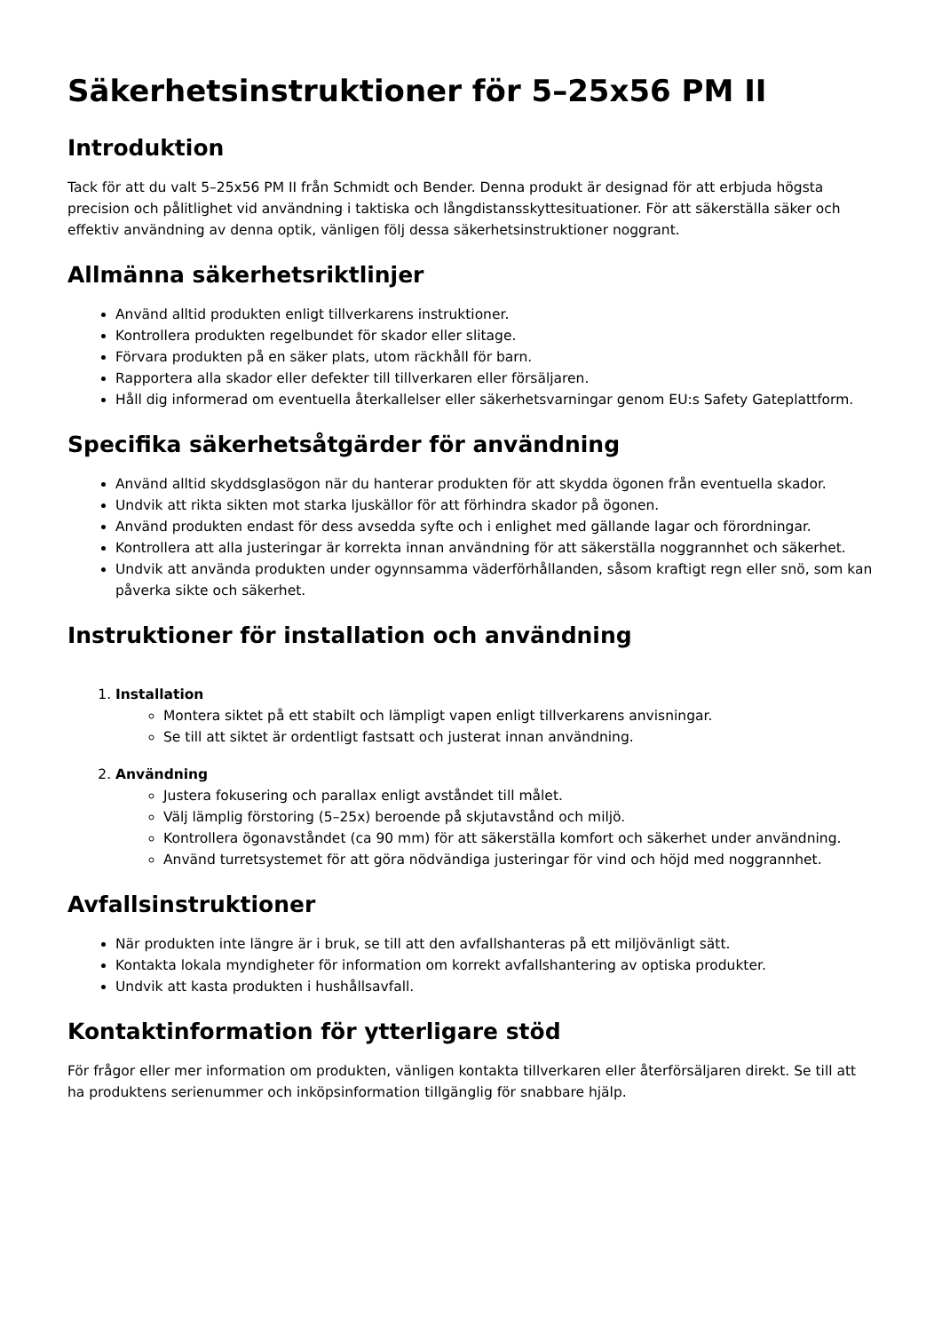Säkerhetsinstruktioner för 5–25x56 PM II
Introduktion
Tack för att du valt 5–25x56 PM II från Schmidt och Bender. Denna produkt är designad för att erbjuda högsta precision och pålitlighet vid användning i taktiska och långdistansskyttesituationer. För att säkerställa säker och effektiv användning av denna optik, vänligen följ dessa säkerhetsinstruktioner noggrant.
Allmänna säkerhetsriktlinjer
Använd alltid produkten enligt tillverkarens instruktioner.
Kontrollera produkten regelbundet för skador eller slitage.
Förvara produkten på en säker plats, utom räckhåll för barn.
Rapportera alla skador eller defekter till tillverkaren eller försäljaren.
Håll dig informerad om eventuella återkallelser eller säkerhetsvarningar genom EU:s Safety Gateplattform.
Specifika säkerhetsåtgärder för användning
Använd alltid skyddsglasögon när du hanterar produkten för att skydda ögonen från eventuella skador.
Undvik att rikta sikten mot starka ljuskällor för att förhindra skador på ögonen.
Använd produkten endast för dess avsedda syfte och i enlighet med gällande lagar och förordningar.
Kontrollera att alla justeringar är korrekta innan användning för att säkerställa noggrannhet och säkerhet.
Undvik att använda produkten under ogynnsamma väderförhållanden, såsom kraftigt regn eller snö, som kan påverka sikte och säkerhet.
Instruktioner för installation och användning
1. Installation
Montera siktet på ett stabilt och lämpligt vapen enligt tillverkarens anvisningar.
Se till att siktet är ordentligt fastsatt och justerat innan användning.
2. Användning
Justera fokusering och parallax enligt avståndet till målet.
Välj lämplig förstoring (5–25x) beroende på skjutavstånd och miljö.
Kontrollera ögonavståndet (ca 90 mm) för att säkerställa komfort och säkerhet under användning.
Använd turretsystemet för att göra nödvändiga justeringar för vind och höjd med noggrannhet.
Avfallsinstruktioner
När produkten inte längre är i bruk, se till att den avfallshanteras på ett miljövänligt sätt.
Kontakta lokala myndigheter för information om korrekt avfallshantering av optiska produkter.
Undvik att kasta produkten i hushållsavfall.
Kontaktinformation för ytterligare stöd
För frågor eller mer information om produkten, vänligen kontakta tillverkaren eller återförsäljaren direkt. Se till att ha produktens serienummer och inköpsinformation tillgänglig för snabbare hjälp.